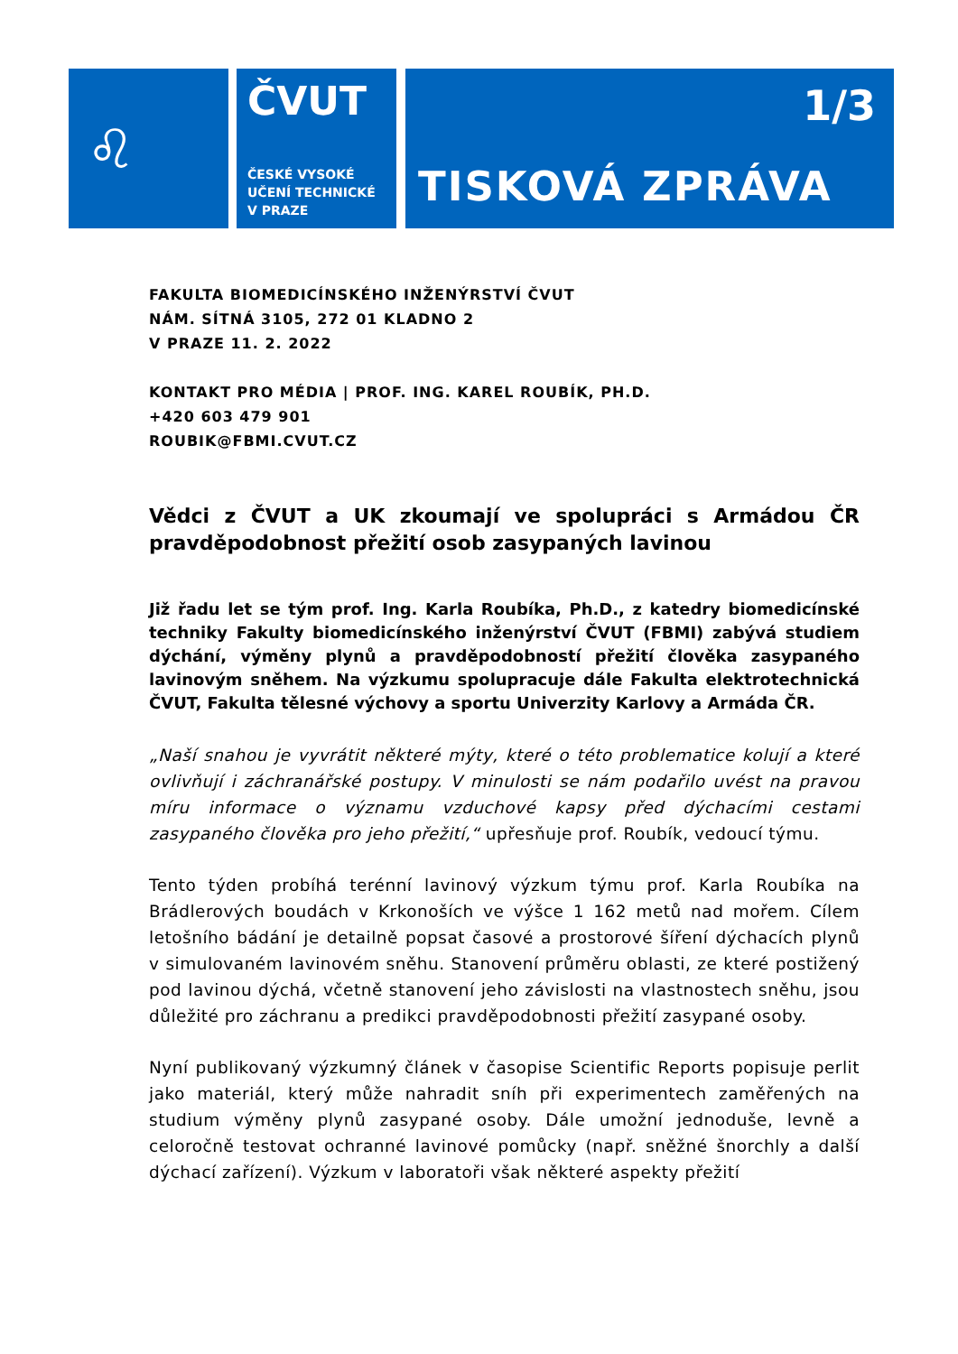♌
ČVUT
ČESKÉ VYSOKÉ
UČENÍ TECHNICKÉ
V PRAZE
1/3
TISKOVÁ ZPRÁVA
FAKULTA BIOMEDICÍNSKÉHO INŽENÝRSTVÍ ČVUT
NÁM. SÍTNÁ 3105, 272 01 KLADNO 2
V PRAZE 11. 2. 2022
KONTAKT PRO MÉDIA | PROF. ING. KAREL ROUBÍK, PH.D.
+420 603 479 901
ROUBIK@FBMI.CVUT.CZ
Vědci z ČVUT a UK zkoumají ve spolupráci s Armádou ČR pravděpodobnost přežití osob zasypaných lavinou
Již řadu let se tým prof. Ing. Karla Roubíka, Ph.D., z katedry biomedicínské techniky Fakulty biomedicínského inženýrství ČVUT (FBMI) zabývá studiem dýchání, výměny plynů a pravděpodobností přežití člověka zasypaného lavinovým sněhem. Na výzkumu spolupracuje dále Fakulta elektrotechnická ČVUT, Fakulta tělesné výchovy a sportu Univerzity Karlovy a Armáda ČR.
„Naší snahou je vyvrátit některé mýty, které o této problematice kolují a které ovlivňují i záchranářské postupy. V minulosti se nám podařilo uvést na pravou míru informace o významu vzduchové kapsy před dýchacími cestami zasypaného člověka pro jeho přežití,“ upřesňuje prof. Roubík, vedoucí týmu.
Tento týden probíhá terénní lavinový výzkum týmu prof. Karla Roubíka na Brádlerových boudách v Krkonoších ve výšce 1 162 metů nad mořem. Cílem letošního bádání je detailně popsat časové a prostorové šíření dýchacích plynů v simulovaném lavinovém sněhu. Stanovení průměru oblasti, ze které postižený pod lavinou dýchá, včetně stanovení jeho závislosti na vlastnostech sněhu, jsou důležité pro záchranu a predikci pravděpodobnosti přežití zasypané osoby.
Nyní publikovaný výzkumný článek v časopise Scientific Reports popisuje perlit jako materiál, který může nahradit sníh při experimentech zaměřených na studium výměny plynů zasypané osoby. Dále umožní jednoduše, levně a celoročně testovat ochranné lavinové pomůcky (např. sněžné šnorchly a další dýchací zařízení). Výzkum v laboratoři však některé aspekty přežití